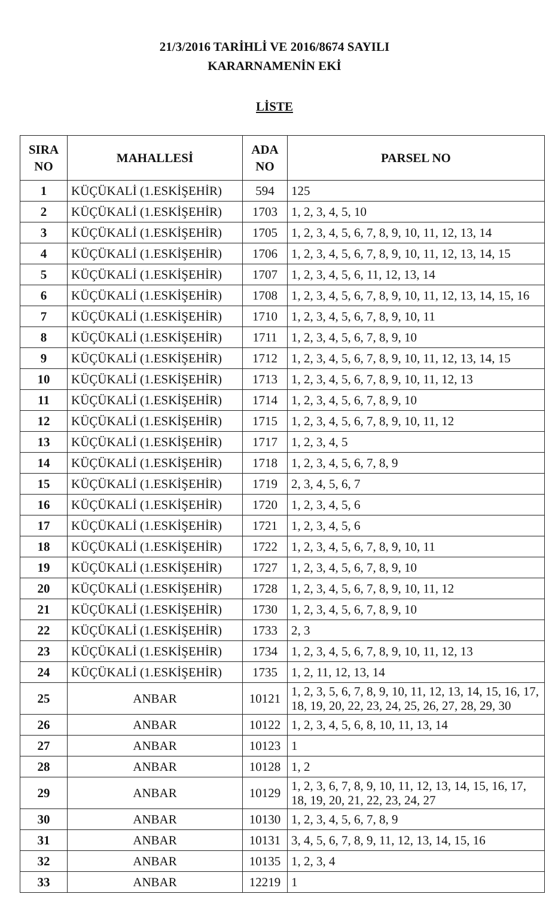21/3/2016 TARİHLİ VE 2016/8674 SAYILI
KARARNAMENİN EKİ
LİSTE
| SIRA NO | MAHALLESİ | ADA NO | PARSEL NO |
| --- | --- | --- | --- |
| 1 | KÜÇÜKALİ (1.ESKİŞEHİR) | 594 | 125 |
| 2 | KÜÇÜKALİ (1.ESKİŞEHİR) | 1703 | 1, 2, 3, 4, 5, 10 |
| 3 | KÜÇÜKALİ (1.ESKİŞEHİR) | 1705 | 1, 2, 3, 4, 5, 6, 7, 8, 9, 10, 11, 12, 13, 14 |
| 4 | KÜÇÜKALİ (1.ESKİŞEHİR) | 1706 | 1, 2, 3, 4, 5, 6, 7, 8, 9, 10, 11, 12, 13, 14, 15 |
| 5 | KÜÇÜKALİ (1.ESKİŞEHİR) | 1707 | 1, 2, 3, 4, 5, 6, 11, 12, 13, 14 |
| 6 | KÜÇÜKALİ (1.ESKİŞEHİR) | 1708 | 1, 2, 3, 4, 5, 6, 7, 8, 9, 10, 11, 12, 13, 14, 15, 16 |
| 7 | KÜÇÜKALİ (1.ESKİŞEHİR) | 1710 | 1, 2, 3, 4, 5, 6, 7, 8, 9, 10, 11 |
| 8 | KÜÇÜKALİ (1.ESKİŞEHİR) | 1711 | 1, 2, 3, 4, 5, 6, 7, 8, 9, 10 |
| 9 | KÜÇÜKALİ (1.ESKİŞEHİR) | 1712 | 1, 2, 3, 4, 5, 6, 7, 8, 9, 10, 11, 12, 13, 14, 15 |
| 10 | KÜÇÜKALİ (1.ESKİŞEHİR) | 1713 | 1, 2, 3, 4, 5, 6, 7, 8, 9, 10, 11, 12, 13 |
| 11 | KÜÇÜKALİ (1.ESKİŞEHİR) | 1714 | 1, 2, 3, 4, 5, 6, 7, 8, 9, 10 |
| 12 | KÜÇÜKALİ (1.ESKİŞEHİR) | 1715 | 1, 2, 3, 4, 5, 6, 7, 8, 9, 10, 11, 12 |
| 13 | KÜÇÜKALİ (1.ESKİŞEHİR) | 1717 | 1, 2, 3, 4, 5 |
| 14 | KÜÇÜKALİ (1.ESKİŞEHİR) | 1718 | 1, 2, 3, 4, 5, 6, 7, 8, 9 |
| 15 | KÜÇÜKALİ (1.ESKİŞEHİR) | 1719 | 2, 3, 4, 5, 6, 7 |
| 16 | KÜÇÜKALİ (1.ESKİŞEHİR) | 1720 | 1, 2, 3, 4, 5, 6 |
| 17 | KÜÇÜKALİ (1.ESKİŞEHİR) | 1721 | 1, 2, 3, 4, 5, 6 |
| 18 | KÜÇÜKALİ (1.ESKİŞEHİR) | 1722 | 1, 2, 3, 4, 5, 6, 7, 8, 9, 10, 11 |
| 19 | KÜÇÜKALİ (1.ESKİŞEHİR) | 1727 | 1, 2, 3, 4, 5, 6, 7, 8, 9, 10 |
| 20 | KÜÇÜKALİ (1.ESKİŞEHİR) | 1728 | 1, 2, 3, 4, 5, 6, 7, 8, 9, 10, 11, 12 |
| 21 | KÜÇÜKALİ (1.ESKİŞEHİR) | 1730 | 1, 2, 3, 4, 5, 6, 7, 8, 9, 10 |
| 22 | KÜÇÜKALİ (1.ESKİŞEHİR) | 1733 | 2, 3 |
| 23 | KÜÇÜKALİ (1.ESKİŞEHİR) | 1734 | 1, 2, 3, 4, 5, 6, 7, 8, 9, 10, 11, 12, 13 |
| 24 | KÜÇÜKALİ (1.ESKİŞEHİR) | 1735 | 1, 2, 11, 12, 13, 14 |
| 25 | ANBAR | 10121 | 1, 2, 3, 5, 6, 7, 8, 9, 10, 11, 12, 13, 14, 15, 16, 17, 18, 19, 20, 22, 23, 24, 25, 26, 27, 28, 29, 30 |
| 26 | ANBAR | 10122 | 1, 2, 3, 4, 5, 6, 8, 10, 11, 13, 14 |
| 27 | ANBAR | 10123 | 1 |
| 28 | ANBAR | 10128 | 1, 2 |
| 29 | ANBAR | 10129 | 1, 2, 3, 6, 7, 8, 9, 10, 11, 12, 13, 14, 15, 16, 17, 18, 19, 20, 21, 22, 23, 24, 27 |
| 30 | ANBAR | 10130 | 1, 2, 3, 4, 5, 6, 7, 8, 9 |
| 31 | ANBAR | 10131 | 3, 4, 5, 6, 7, 8, 9, 11, 12, 13, 14, 15, 16 |
| 32 | ANBAR | 10135 | 1, 2, 3, 4 |
| 33 | ANBAR | 12219 | 1 |